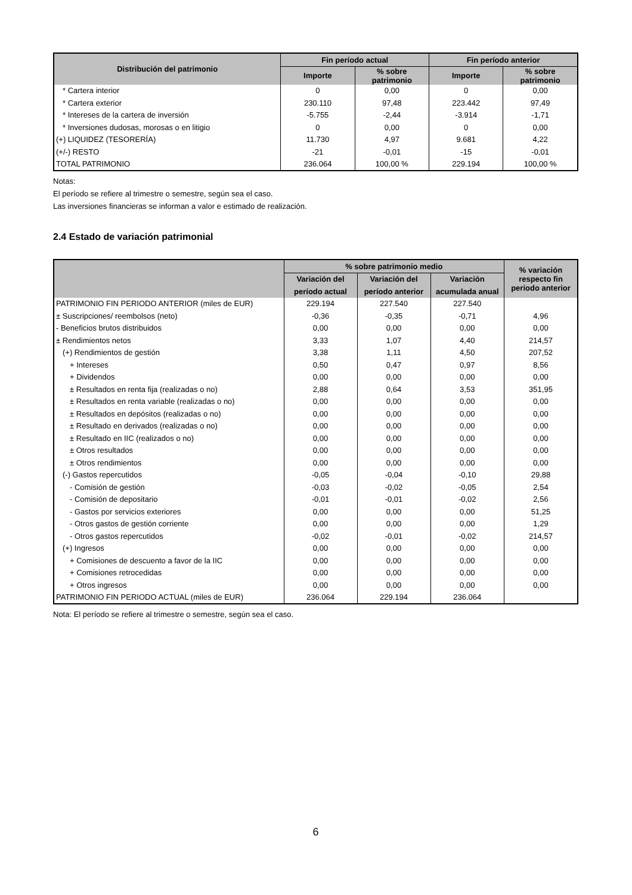| Distribución del patrimonio | Fin período actual | | Fin período anterior | |
| --- | --- | --- | --- | --- |
| | Importe | % sobre patrimonio | Importe | % sobre patrimonio |
| * Cartera interior | 0 | 0,00 | 0 | 0,00 |
| * Cartera exterior | 230.110 | 97,48 | 223.442 | 97,49 |
| * Intereses de la cartera de inversión | -5.755 | -2,44 | -3.914 | -1,71 |
| * Inversiones dudosas, morosas o en litigio | 0 | 0,00 | 0 | 0,00 |
| (+) LIQUIDEZ (TESORERÍA) | 11.730 | 4,97 | 9.681 | 4,22 |
| (+/-) RESTO | -21 | -0,01 | -15 | -0,01 |
| TOTAL PATRIMONIO | 236.064 | 100,00 % | 229.194 | 100,00 % |
Notas:
El período se refiere al trimestre o semestre, según sea el caso.
Las inversiones financieras se informan a valor e estimado de realización.
2.4 Estado de variación patrimonial
| | % sobre patrimonio medio | | | % variación respecto fin periodo anterior |
| --- | --- | --- | --- | --- |
| | Variación del | Variación del | Variación | |
| | período actual | período anterior | acumulada anual | |
| PATRIMONIO FIN PERIODO ANTERIOR (miles de EUR) | 229.194 | 227.540 | 227.540 | |
| ± Suscripciones/ reembolsos (neto) | -0,36 | -0,35 | -0,71 | 4,96 |
| - Beneficios brutos distribuidos | 0,00 | 0,00 | 0,00 | 0,00 |
| ± Rendimientos netos | 3,33 | 1,07 | 4,40 | 214,57 |
| (+) Rendimientos de gestión | 3,38 | 1,11 | 4,50 | 207,52 |
| + Intereses | 0,50 | 0,47 | 0,97 | 8,56 |
| + Dividendos | 0,00 | 0,00 | 0,00 | 0,00 |
| ± Resultados en renta fija (realizadas o no) | 2,88 | 0,64 | 3,53 | 351,95 |
| ± Resultados en renta variable (realizadas o no) | 0,00 | 0,00 | 0,00 | 0,00 |
| ± Resultados en depósitos (realizadas o no) | 0,00 | 0,00 | 0,00 | 0,00 |
| ± Resultado en derivados (realizadas o no) | 0,00 | 0,00 | 0,00 | 0,00 |
| ± Resultado en IIC (realizados o no) | 0,00 | 0,00 | 0,00 | 0,00 |
| ± Otros resultados | 0,00 | 0,00 | 0,00 | 0,00 |
| ± Otros rendimientos | 0,00 | 0,00 | 0,00 | 0,00 |
| (-) Gastos repercutidos | -0,05 | -0,04 | -0,10 | 29,88 |
| - Comisión de gestión | -0,03 | -0,02 | -0,05 | 2,54 |
| - Comisión de depositario | -0,01 | -0,01 | -0,02 | 2,56 |
| - Gastos por servicios exteriores | 0,00 | 0,00 | 0,00 | 51,25 |
| - Otros gastos de gestión corriente | 0,00 | 0,00 | 0,00 | 1,29 |
| - Otros gastos repercutidos | -0,02 | -0,01 | -0,02 | 214,57 |
| (+) Ingresos | 0,00 | 0,00 | 0,00 | 0,00 |
| + Comisiones de descuento a favor de la IIC | 0,00 | 0,00 | 0,00 | 0,00 |
| + Comisiones retrocedidas | 0,00 | 0,00 | 0,00 | 0,00 |
| + Otros ingresos | 0,00 | 0,00 | 0,00 | 0,00 |
| PATRIMONIO FIN PERIODO ACTUAL (miles de EUR) | 236.064 | 229.194 | 236.064 | |
Nota: El período se refiere al trimestre o semestre, según sea el caso.
6